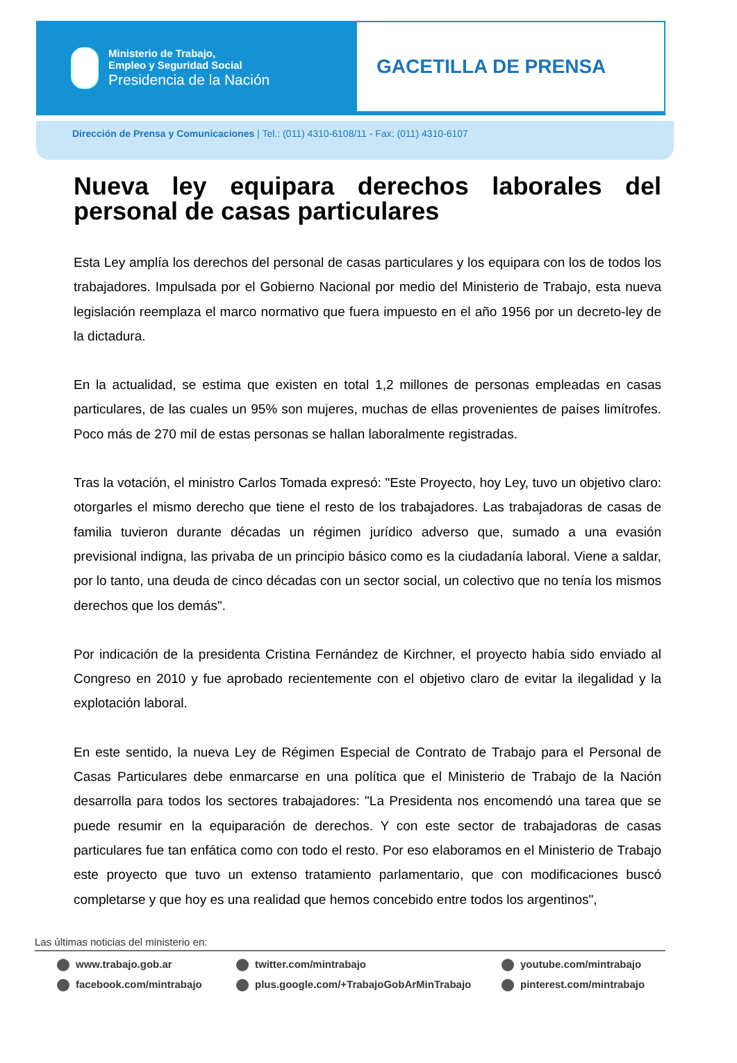Ministerio de Trabajo,
Empleo y Seguridad Social
Presidencia de la Nación
GACETILLA DE PRENSA
Dirección de Prensa y Comunicaciones | Tel.: (011) 4310-6108/11 - Fax: (011) 4310-6107
Nueva ley equipara derechos laborales del personal de casas particulares
Esta Ley amplía los derechos del personal de casas particulares y los equipara con los de todos los trabajadores. Impulsada por el Gobierno Nacional por medio del Ministerio de Trabajo, esta nueva legislación reemplaza el marco normativo que fuera impuesto en el año 1956 por un decreto-ley de la dictadura.
En la actualidad, se estima que existen en total 1,2 millones de personas empleadas en casas particulares, de las cuales un 95% son mujeres, muchas de ellas provenientes de países limítrofes. Poco más de 270 mil de estas personas se hallan laboralmente registradas.
Tras la votación, el ministro Carlos Tomada expresó: "Este Proyecto, hoy Ley, tuvo un objetivo claro: otorgarles el mismo derecho que tiene el resto de los trabajadores. Las trabajadoras de casas de familia tuvieron durante décadas un régimen jurídico adverso que, sumado a una evasión previsional indigna, las privaba de un principio básico como es la ciudadanía laboral. Viene a saldar, por lo tanto, una deuda de cinco décadas con un sector social, un colectivo que no tenía los mismos derechos que los demás".
Por indicación de la presidenta Cristina Fernández de Kirchner, el proyecto había sido enviado al Congreso en 2010 y fue aprobado recientemente con el objetivo claro de evitar la ilegalidad y la explotación laboral.
En este sentido, la nueva Ley de Régimen Especial de Contrato de Trabajo para el Personal de Casas Particulares debe enmarcarse en una política que el Ministerio de Trabajo de la Nación desarrolla para todos los sectores trabajadores: "La Presidenta nos encomendó una tarea que se puede resumir en la equiparación de derechos. Y con este sector de trabajadoras de casas particulares fue tan enfática como con todo el resto. Por eso elaboramos en el Ministerio de Trabajo este proyecto que tuvo un extenso tratamiento parlamentario, que con modificaciones buscó completarse y que hoy es una realidad que hemos concebido entre todos los argentinos",
Las últimas noticias del ministerio en:
www.trabajo.gob.ar twitter.com/mintrabajo youtube.com/mintrabajo facebook.com/mintrabajo plus.google.com/+TrabajoGobArMinTrabajo pinterest.com/mintrabajo